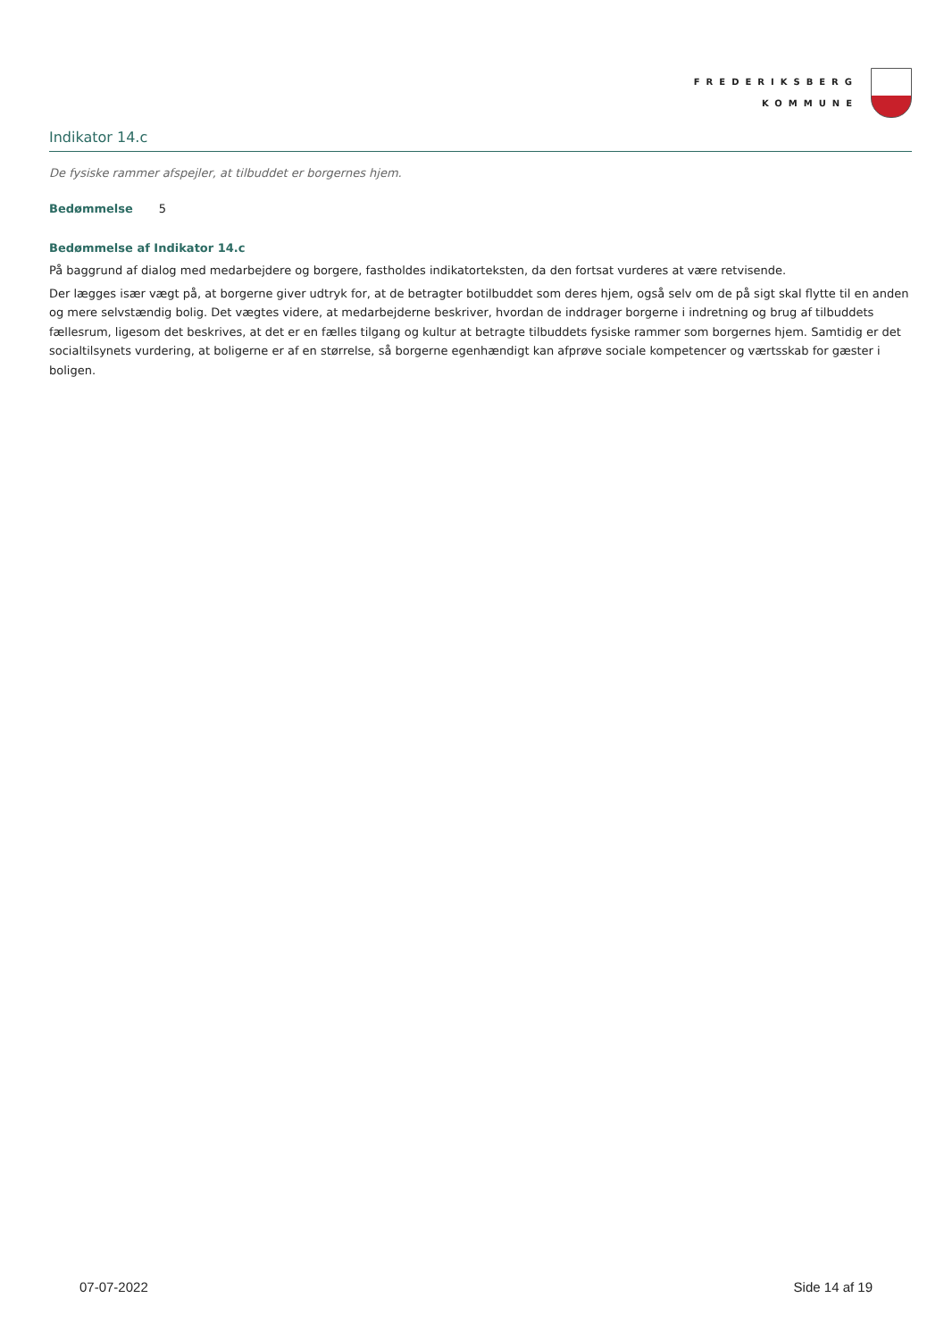FREDERIKSBERG
KOMMUNE
Indikator 14.c
De fysiske rammer afspejler, at tilbuddet er borgernes hjem.
Bedømmelse 5
Bedømmelse af Indikator 14.c
På baggrund af dialog med medarbejdere og borgere, fastholdes indikatorteksten, da den fortsat vurderes at være retvisende.
Der lægges især vægt på, at borgerne giver udtryk for, at de betragter botilbuddet som deres hjem, også selv om de på sigt skal flytte til en anden og mere selvstændig bolig. Det vægtes videre, at medarbejderne beskriver, hvordan de inddrager borgerne i indretning og brug af tilbuddets fællesrum, ligesom det beskrives, at det er en fælles tilgang og kultur at betragte tilbuddets fysiske rammer som borgernes hjem. Samtidig er det socialtilsynets vurdering, at boligerne er af en størrelse, så borgerne egenhændigt kan afprøve sociale kompetencer og værtsskab for gæster i boligen.
07-07-2022 Side 14 af 19